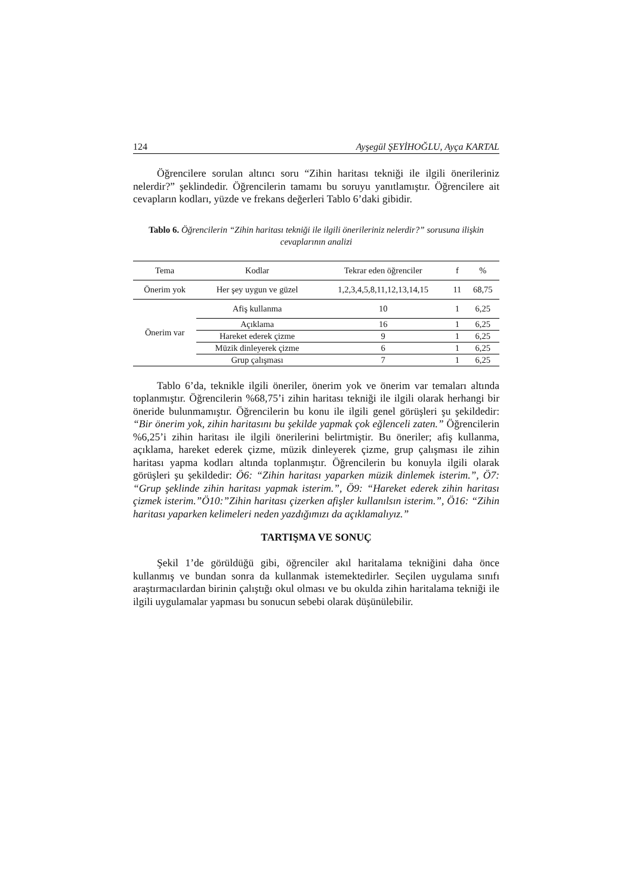124 Ayşegül ŞEYİHOĞLU, Ayça KARTAL
Öğrencilere sorulan altıncı soru “Zihin haritası tekniği ile ilgili önerileriniz nelerdir?” şeklindedir. Öğrencilerin tamamı bu soruyu yanıtlamıştır. Öğrencilere ait cevapların kodları, yüzde ve frekans değerleri Tablo 6’daki gibidir.
Tablo 6. Öğrencilerin “Zihin haritası tekniği ile ilgili önerileriniz nelerdir?” sorusuna ilişkin cevaplarının analizi
| Tema | Kodlar | Tekrar eden öğrenciler | f | % |
| --- | --- | --- | --- | --- |
| Önerim yok | Her şey uygun ve güzel | 1,2,3,4,5,8,11,12,13,14,15 | 11 | 68,75 |
| Önerim var | Afiş kullanma | 10 | 1 | 6,25 |
| | Açıklama | 16 | 1 | 6,25 |
| | Hareket ederek çizme | 9 | 1 | 6,25 |
| | Müzik dinleyerek çizme | 6 | 1 | 6,25 |
| | Grup çalışması | 7 | 1 | 6,25 |
Tablo 6’da, teknikle ilgili öneriler, önerim yok ve önerim var temaları altında toplanmıştır. Öğrencilerin %68,75’i zihin haritası tekniği ile ilgili olarak herhangi bir öneride bulunmamıştır. Öğrencilerin bu konu ile ilgili genel görüşleri şu şekildedir: “Bir önerim yok, zihin haritasını bu şekilde yapmak çok eğlenceli zaten.” Öğrencilerin %6,25’i zihin haritası ile ilgili önerilerini belirtmiştir. Bu öneriler; afiş kullanma, açıklama, hareket ederek çizme, müzik dinleyerek çizme, grup çalışması ile zihin haritası yapma kodları altında toplanmıştır. Öğrencilerin bu konuyla ilgili olarak görüşleri şu şekildedir: Ö6: “Zihin haritası yaparken müzik dinlemek isterim.”, Ö7: “Grup şeklinde zihin haritası yapmak isterim.”, Ö9: “Hareket ederek zihin haritası çizmek isterim.”Ö10:”Zihin haritası çizerken afişler kullanılsın isterim.”, Ö16: “Zihin haritası yaparken kelimeleri neden yazdığımızı da açıklamalıyız.”
TARTIŞMA VE SONUÇ
Şekil 1’de görüldüğü gibi, öğrenciler akıl haritalama tekniğini daha önce kullanmış ve bundan sonra da kullanmak istemektedirler. Seçilen uygulama sınıfı araştırmacılardan birinin çalıştığı okul olması ve bu okulda zihin haritalama tekniği ile ilgili uygulamalar yapması bu sonucun sebebi olarak düşünülebilir.